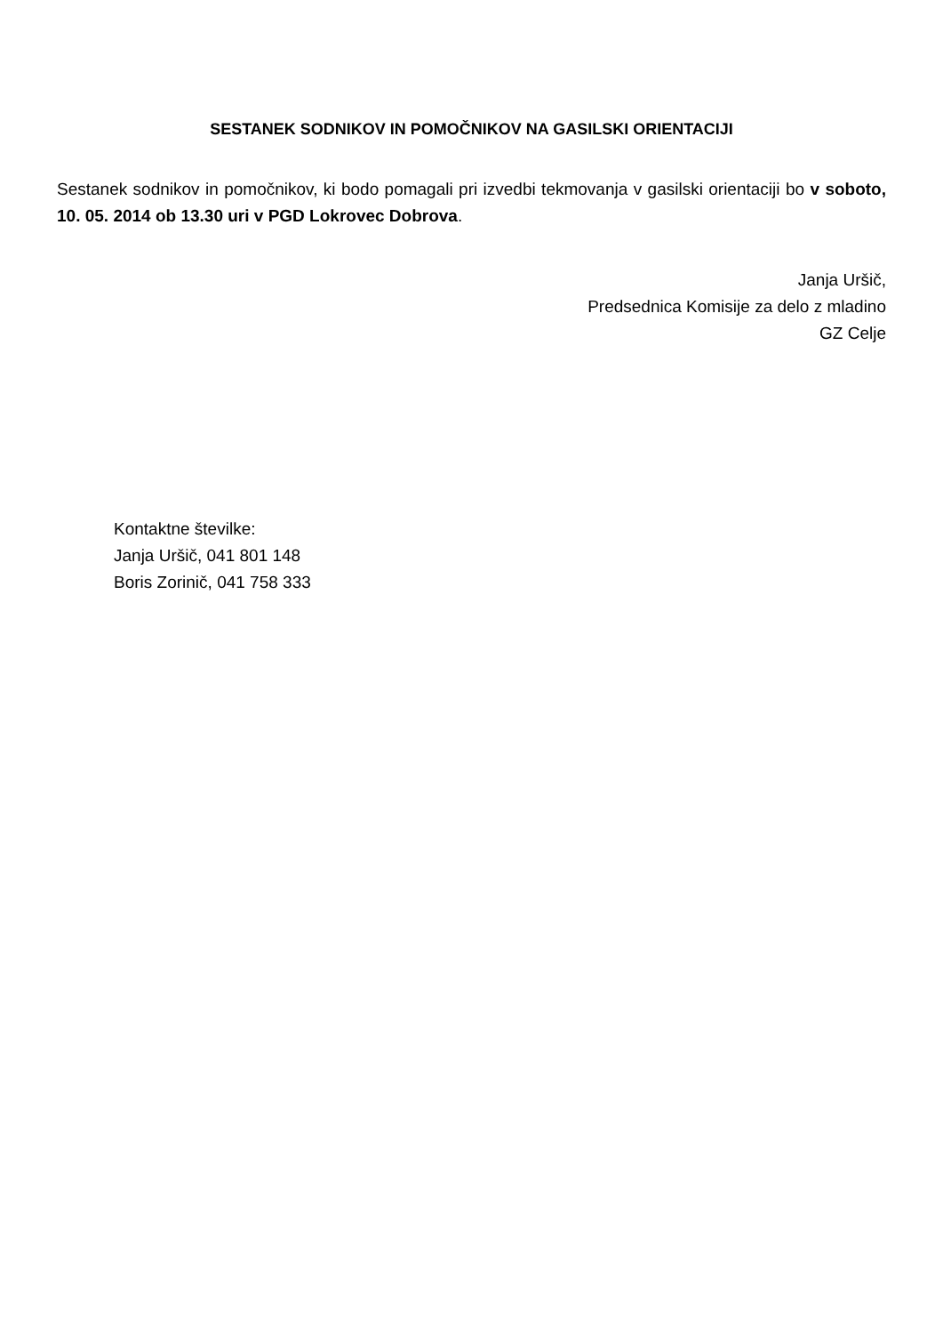SESTANEK SODNIKOV IN POMOČNIKOV NA GASILSKI ORIENTACIJI
Sestanek sodnikov in pomočnikov, ki bodo pomagali pri izvedbi tekmovanja v gasilski orientaciji bo v soboto, 10. 05. 2014 ob 13.30 uri v PGD Lokrovec Dobrova.
Janja Uršič,
Predsednica Komisije za delo z mladino
GZ Celje
Kontaktne številke:
Janja Uršič, 041 801 148
Boris Zorinič, 041 758 333